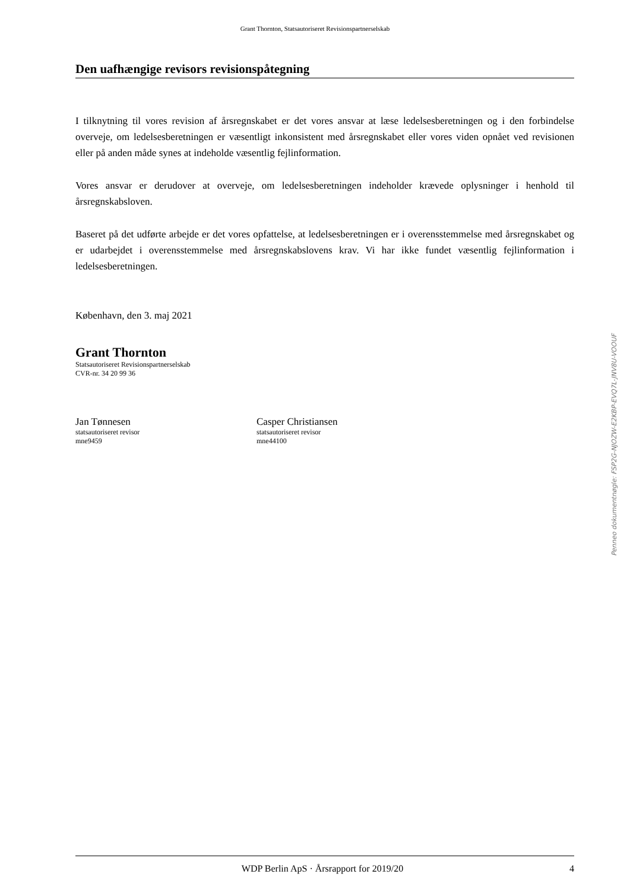Grant Thornton, Statsautoriseret Revisionspartnerselskab
Den uafhængige revisors revisionspåtegning
I tilknytning til vores revision af årsregnskabet er det vores ansvar at læse ledelsesberetningen og i den forbindelse overveje, om ledelsesberetningen er væsentligt inkonsistent med årsregnskabet eller vores viden opnået ved revisionen eller på anden måde synes at indeholde væsentlig fejlinformation.
Vores ansvar er derudover at overveje, om ledelsesberetningen indeholder krævede oplysninger i henhold til årsregnskabsloven.
Baseret på det udførte arbejde er det vores opfattelse, at ledelsesberetningen er i overensstemmelse med årsregnskabet og er udarbejdet i overensstemmelse med årsregnskabslovens krav. Vi har ikke fundet væsentlig fejlinformation i ledelsesberetningen.
København, den 3. maj 2021
Grant Thornton
Statsautoriseret Revisionspartnerselskab
CVR-nr. 34 20 99 36
Jan Tønnesen
statsautoriseret revisor
mne9459
Casper Christiansen
statsautoriseret revisor
mne44100
Penneo dokumentnøgle: FSP2G-NJOZW-E2KBP-EVQ7L-JNV8U-VOOUF
WDP Berlin ApS · Årsrapport for 2019/20 4